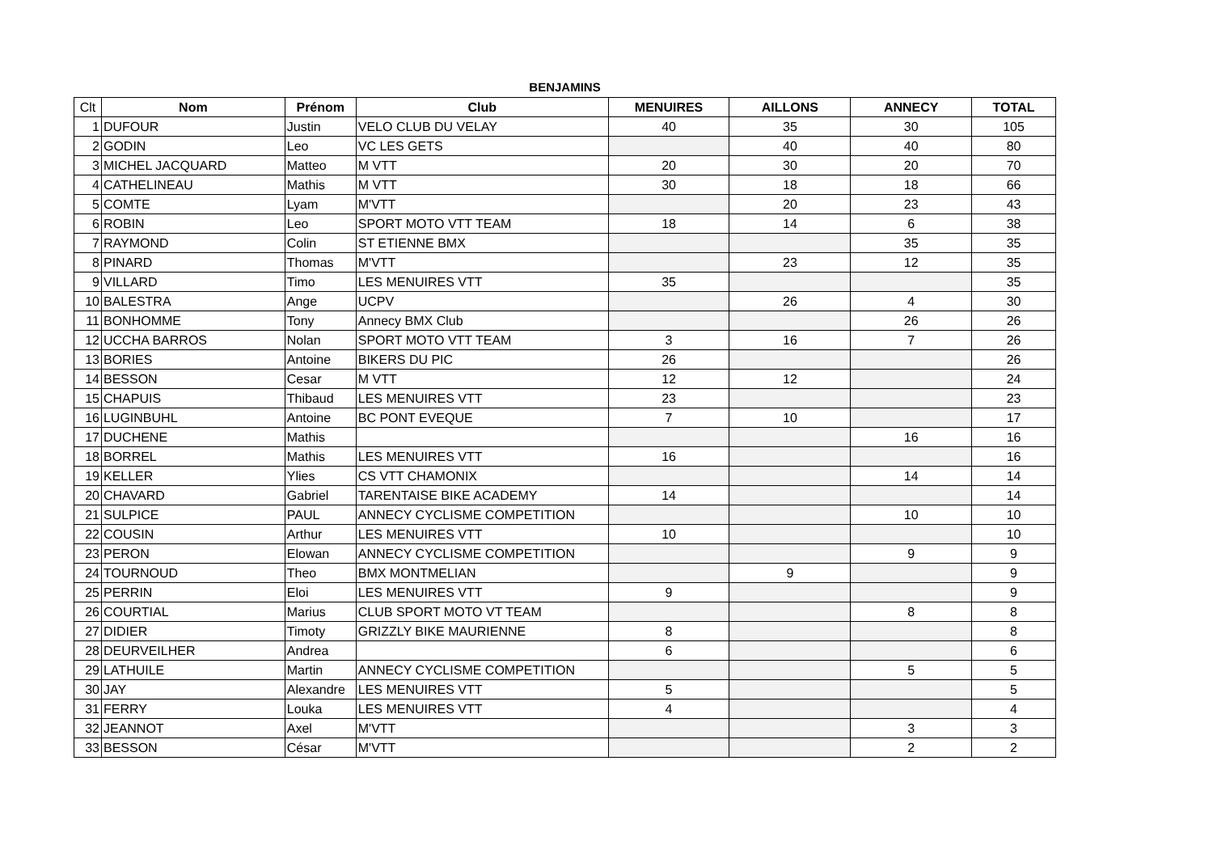BENJAMINS
| Clt | Nom | Prénom | Club | MENUIRES | AILLONS | ANNECY | TOTAL |
| --- | --- | --- | --- | --- | --- | --- | --- |
| 1 | DUFOUR | Justin | VELO CLUB DU VELAY | 40 | 35 | 30 | 105 |
| 2 | GODIN | Leo | VC LES GETS | | 40 | 40 | 80 |
| 3 | MICHEL JACQUARD | Matteo | M VTT | 20 | 30 | 20 | 70 |
| 4 | CATHELINEAU | Mathis | M VTT | 30 | 18 | 18 | 66 |
| 5 | COMTE | Lyam | M'VTT | | 20 | 23 | 43 |
| 6 | ROBIN | Leo | SPORT MOTO VTT TEAM | 18 | 14 | 6 | 38 |
| 7 | RAYMOND | Colin | ST ETIENNE BMX | | | 35 | 35 |
| 8 | PINARD | Thomas | M'VTT | | 23 | 12 | 35 |
| 9 | VILLARD | Timo | LES MENUIRES VTT | 35 | | | 35 |
| 10 | BALESTRA | Ange | UCPV | | 26 | 4 | 30 |
| 11 | BONHOMME | Tony | Annecy BMX Club | | | 26 | 26 |
| 12 | UCCHA BARROS | Nolan | SPORT MOTO VTT TEAM | 3 | 16 | 7 | 26 |
| 13 | BORIES | Antoine | BIKERS DU PIC | 26 | | | 26 |
| 14 | BESSON | Cesar | M VTT | 12 | 12 | | 24 |
| 15 | CHAPUIS | Thibaud | LES MENUIRES VTT | 23 | | | 23 |
| 16 | LUGINBUHL | Antoine | BC PONT EVEQUE | 7 | 10 | | 17 |
| 17 | DUCHENE | Mathis | | | | 16 | 16 |
| 18 | BORREL | Mathis | LES MENUIRES VTT | 16 | | | 16 |
| 19 | KELLER | Ylies | CS VTT CHAMONIX | | | 14 | 14 |
| 20 | CHAVARD | Gabriel | TARENTAISE BIKE ACADEMY | 14 | | | 14 |
| 21 | SULPICE | PAUL | ANNECY CYCLISME COMPETITION | | | 10 | 10 |
| 22 | COUSIN | Arthur | LES MENUIRES VTT | 10 | | | 10 |
| 23 | PERON | Elowan | ANNECY CYCLISME COMPETITION | | | 9 | 9 |
| 24 | TOURNOUD | Theo | BMX MONTMELIAN | | 9 | | 9 |
| 25 | PERRIN | Eloi | LES MENUIRES VTT | 9 | | | 9 |
| 26 | COURTIAL | Marius | CLUB SPORT MOTO VT TEAM | | | 8 | 8 |
| 27 | DIDIER | Timoty | GRIZZLY BIKE MAURIENNE | 8 | | | 8 |
| 28 | DEURVEILHER | Andrea | | 6 | | | 6 |
| 29 | LATHUILE | Martin | ANNECY CYCLISME COMPETITION | | | 5 | 5 |
| 30 | JAY | Alexandre | LES MENUIRES VTT | 5 | | | 5 |
| 31 | FERRY | Louka | LES MENUIRES VTT | 4 | | | 4 |
| 32 | JEANNOT | Axel | M'VTT | | | 3 | 3 |
| 33 | BESSON | César | M'VTT | | | 2 | 2 |